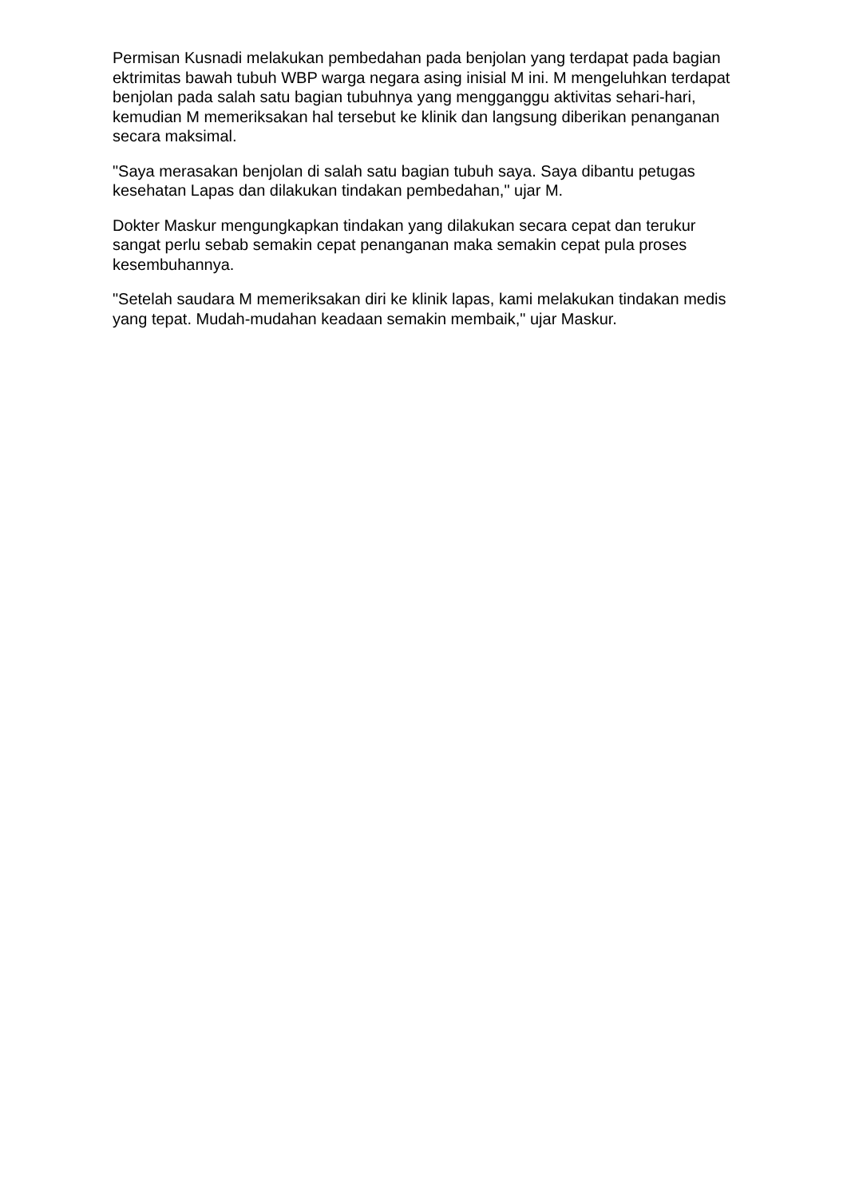Permisan Kusnadi melakukan pembedahan pada benjolan yang terdapat pada bagian ektrimitas bawah tubuh WBP warga negara asing inisial M ini. M mengeluhkan terdapat benjolan pada salah satu bagian tubuhnya yang mengganggu aktivitas sehari-hari, kemudian M memeriksakan hal tersebut ke klinik dan langsung diberikan penanganan secara maksimal.
"Saya merasakan benjolan di salah satu bagian tubuh saya. Saya dibantu petugas kesehatan Lapas dan dilakukan tindakan pembedahan," ujar M.
Dokter Maskur mengungkapkan tindakan yang dilakukan secara cepat dan terukur sangat perlu sebab semakin cepat penanganan maka semakin cepat pula proses kesembuhannya.
"Setelah saudara M memeriksakan diri ke klinik lapas, kami melakukan tindakan medis yang tepat. Mudah-mudahan keadaan semakin membaik," ujar Maskur.